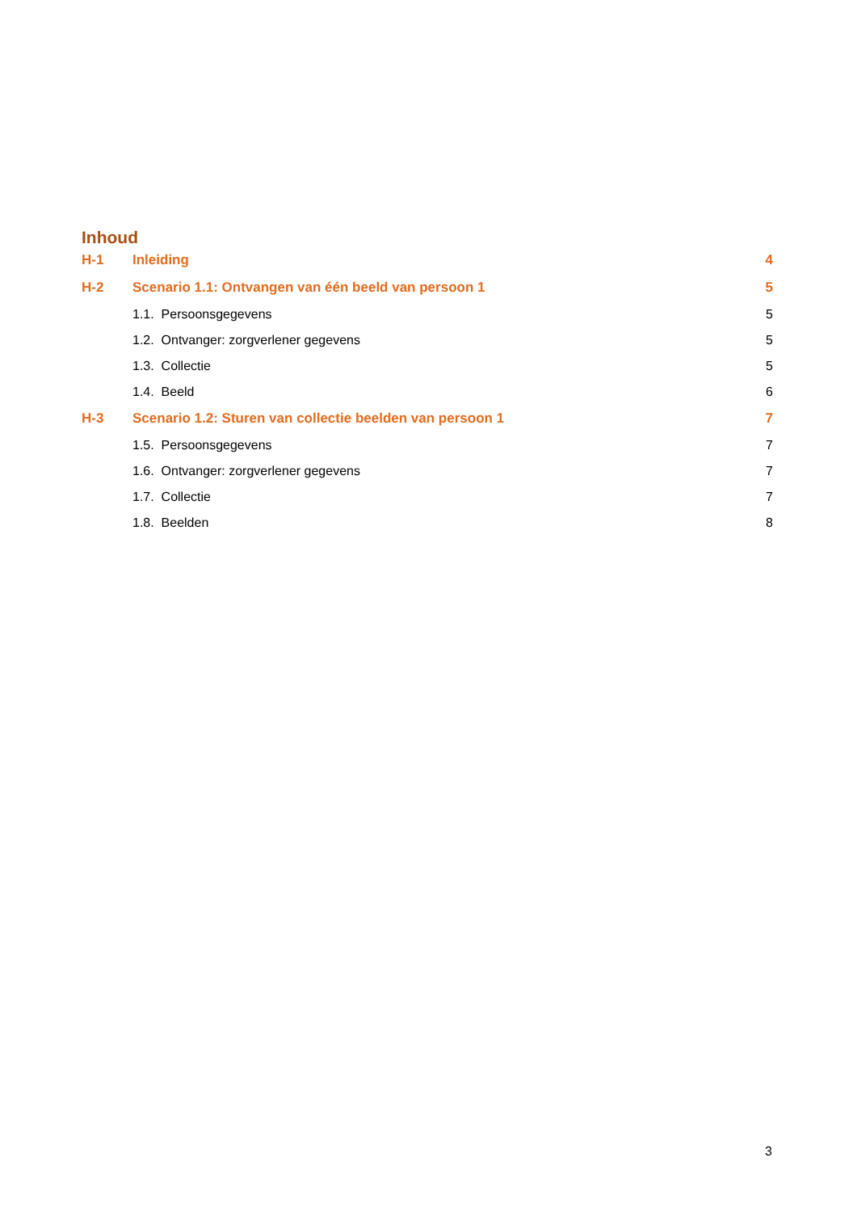Inhoud
H-1 Inleiding 4
H-2 Scenario 1.1: Ontvangen van één beeld van persoon 1 5
1.1. Persoonsgegevens 5
1.2. Ontvanger: zorgverlener gegevens 5
1.3. Collectie 5
1.4. Beeld 6
H-3 Scenario 1.2: Sturen van collectie beelden van persoon 1 7
1.5. Persoonsgegevens 7
1.6. Ontvanger: zorgverlener gegevens 7
1.7. Collectie 7
1.8. Beelden 8
3